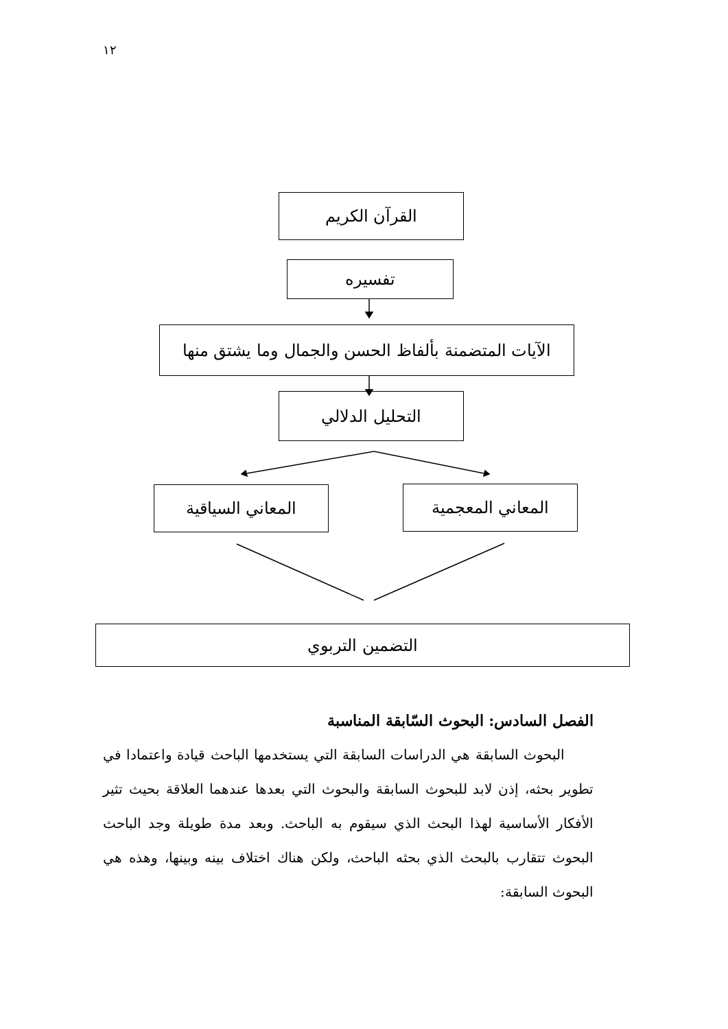١٢
القرآن الكريم
تفسيره
الآيات المتضمنة بألفاظ الحسن والجمال وما يشتق منها
التحليل الدلالي
المعاني السياقية المعاني المعجمية
التضمين التربوي
الفصل السادس: البحوث السّابقة المناسبة
البحوث السابقة هي الدراسات السابقة التي يستخدمها الباحث قيادة واعتمادا في تطوير بحثه، إذن لابد للبحوث السابقة والبحوث التي بعدها عندهما العلاقة بحيث تثير الأفكار الأساسية لهذا البحث الذي سيقوم به الباحث. وبعد مدة طويلة وجد الباحث البحوث تتقارب بالبحث الذي بحثه الباحث، ولكن هناك اختلاف بينه وبينها، وهذه هي البحوث السابقة: